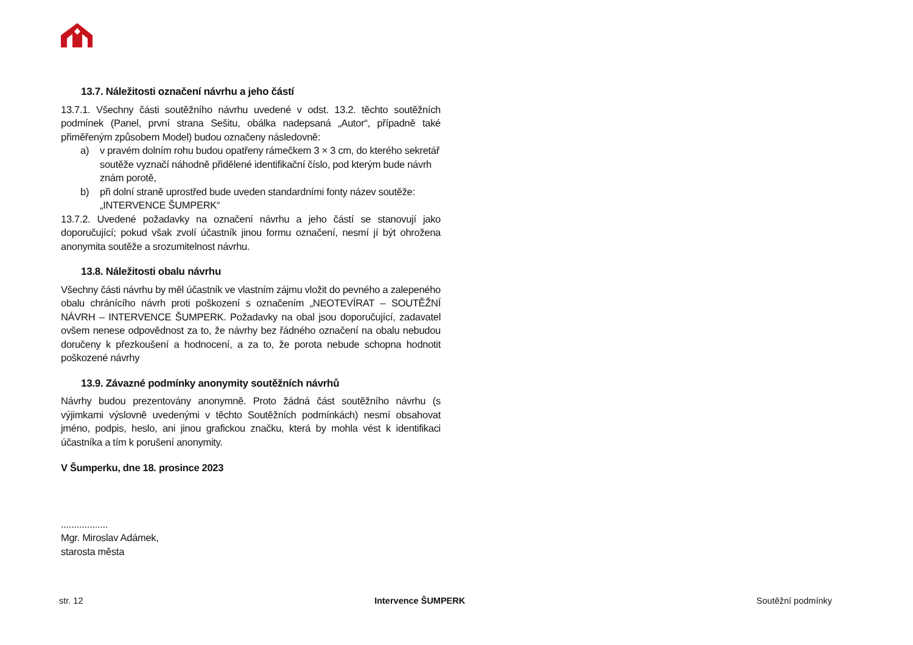13.7. Náležitosti označení návrhu a jeho částí
13.7.1. Všechny části soutěžního návrhu uvedené v odst. 13.2. těchto soutěžních podmínek (Panel, první strana Sešitu, obálka nadepsaná „Autor“, případně také přiměřeným způsobem Model) budou označeny následovně:
a) v pravém dolním rohu budou opatřeny rámečkem 3 × 3 cm, do kterého sekretář soutěže vyznačí náhodně přidělené identifikační číslo, pod kterým bude návrh znám porotě,
b) při dolní straně uprostřed bude uveden standardními fonty název soutěže: „INTERVENCE ŠUMPERK“
13.7.2. Uvedené požadavky na označení návrhu a jeho částí se stanovují jako doporučující; pokud však zvolí účastník jinou formu označení, nesmí jí být ohrožena anonymita soutěže a srozumitelnost návrhu.
13.8. Náležitosti obalu návrhu
Všechny části návrhu by měl účastník ve vlastním zájmu vložit do pevného a zalepeného obalu chránícího návrh proti poškození s označením „NEOTEVÍRAT – SOUTĚŽNÍ NÁVRH – INTERVENCE ŠUMPERK. Požadavky na obal jsou doporučující, zadavatel ovšem nenese odpovědnost za to, že návrhy bez řádného označení na obalu nebudou doručeny k přezkoušení a hodnocení, a za to, že porota nebude schopna hodnotit poškozené návrhy
13.9. Závazné podmínky anonymity soutěžních návrhů
Návrhy budou prezentovány anonymně. Proto žádná část soutěžního návrhu (s výjimkami výslovně uvedenými v těchto Soutěžních podmínkách) nesmí obsahovat jméno, podpis, heslo, ani jinou grafickou značku, která by mohla vést k identifikaci účastníka a tím k porušení anonymity.
V Šumperku, dne 18. prosince 2023
..................
Mgr. Miroslav Adámek,
starosta města
str. 12 Intervence ŠUMPERK Soutěžní podmínky